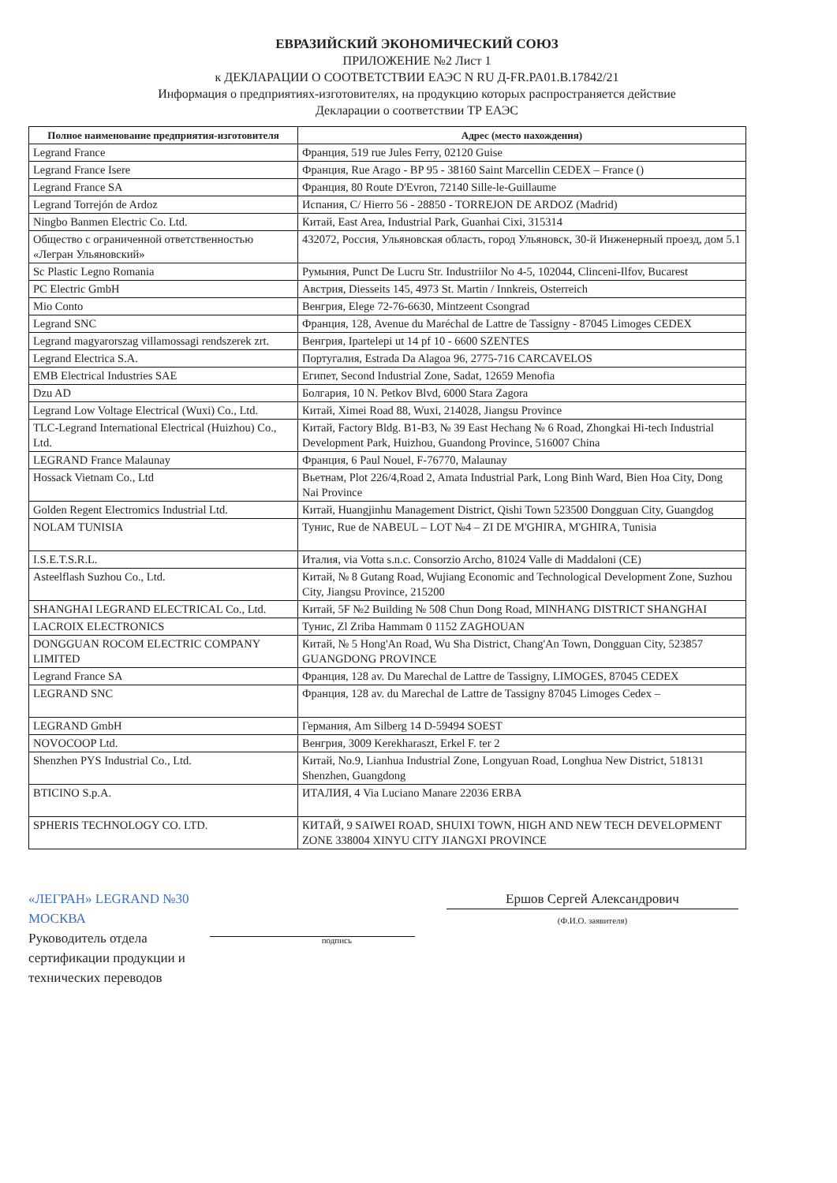ЕВРАЗИЙСКИЙ ЭКОНОМИЧЕСКИЙ СОЮЗ
ПРИЛОЖЕНИЕ №2 Лист 1
к ДЕКЛАРАЦИИ О СООТВЕТСТВИИ ЕАЭС N RU Д-FR.PA01.B.17842/21
Информация о предприятиях-изготовителях, на продукцию которых распространяется действие
Декларации о соответствии ТР ЕАЭС
| Полное наименование предприятия-изготовителя | Адрес (место нахождения) |
| --- | --- |
| Legrand France | Франция, 519 rue Jules Ferry, 02120 Guise |
| Legrand France Isere | Франция, Rue Arago - BP 95 - 38160 Saint Marcellin CEDEX – France () |
| Legrand France SA | Франция, 80 Route D'Evron, 72140 Sille-le-Guillaume |
| Legrand Torrejón de Ardoz | Испания, C/ Hierro 56 - 28850 - TORREJON DE ARDOZ (Madrid) |
| Ningbo Banmen Electric Co. Ltd. | Китай, East Area, Industrial Park, Guanhai Cixi, 315314 |
| Общество с ограниченной ответственностью «Легран Ульяновский» | 432072, Россия, Ульяновская область, город Ульяновск, 30-й Инженерный проезд, дом 5.1 |
| Sc Plastic Legno Romania | Румыния, Punct De Lucru Str. Industriilor No 4-5, 102044, Clinceni-Ilfov, Bucarest |
| PC Electric GmbH | Австрия, Diesseits 145, 4973 St. Martin / Innkreis, Osterreich |
| Mio Conto | Венгрия, Elege 72-76-6630, Mintzeent Csongrad |
| Legrand SNC | Франция, 128, Avenue du Maréchal de Lattre de Tassigny - 87045 Limoges CEDEX |
| Legrand magyarorszag villamossagi rendszerek zrt. | Венгрия, Ipartelepi ut 14 pf 10 - 6600 SZENTES |
| Legrand Electrica S.A. | Португалия, Estrada Da Alagoa 96, 2775-716 CARCAVELOS |
| EMB Electrical Industries SAE | Египет, Second Industrial Zone, Sadat, 12659 Menofia |
| Dzu AD | Болгария, 10 N. Petkov Blvd, 6000 Stara Zagora |
| Legrand Low Voltage Electrical (Wuxi) Co., Ltd. | Китай, Ximei Road 88, Wuxi, 214028, Jiangsu Province |
| TLC-Legrand International Electrical (Huizhou) Co., Ltd. | Китай, Factory Bldg. B1-B3, № 39 East Hechang № 6 Road, Zhongkai Hi-tech Industrial Development Park, Huizhou, Guandong Province, 516007 China |
| LEGRAND France Malaunay | Франция, 6 Paul Nouel, F-76770, Malaunay |
| Hossack Vietnam Co., Ltd | Вьетнам, Plot 226/4,Road 2, Amata Industrial Park, Long Binh Ward, Bien Hoa City, Dong Nai Province |
| Golden Regent Electromics Industrial Ltd. | Китай, Huangjinhu Management District, Qishi Town 523500 Dongguan City, Guangdog |
| NOLAM TUNISIA | Тунис, Rue de NABEUL – LOT №4 – ZI DE M'GHIRA, M'GHIRA, Tunisia |
| I.S.E.T.S.R.L. | Италия, via Votta s.n.c. Consorzio Archo, 81024 Valle di Maddaloni (CE) |
| Asteelflash Suzhou Co., Ltd. | Китай, № 8 Gutang Road, Wujiang Economic and Technological Development Zone, Suzhou City, Jiangsu Province, 215200 |
| SHANGHAI LEGRAND ELECTRICAL Co., Ltd. | Китай, 5F №2 Building № 508 Chun Dong Road, MINHANG DISTRICT SHANGHAI |
| LACROIX ELECTRONICS | Тунис, Zl Zriba Hammam 0 1152 ZAGHOUAN |
| DONGGUAN ROCOM ELECTRIC COMPANY LIMITED | Китай, № 5 Hong'An Road, Wu Sha District, Chang'An Town, Dongguan City, 523857 GUANGDONG PROVINCE |
| Legrand France SA | Франция, 128 av. Du Marechal de Lattre de Tassigny, LIMOGES, 87045 CEDEX |
| LEGRAND SNC | Франция, 128 av. du Marechal de Lattre de Tassigny 87045 Limoges Cedex – |
| LEGRAND GmbH | Германия, Am Silberg 14 D-59494 SOEST |
| NOVOCOOP Ltd. | Венгрия, 3009 Kerekharaszt, Erkel F. ter 2 |
| Shenzhen PYS Industrial Co., Ltd. | Китай, No.9, Lianhua Industrial Zone, Longyuan Road, Longhua New District, 518131 Shenzhen, Guangdong |
| BTICINO S.p.A. | ИТАЛИЯ, 4 Via Luciano Manare 22036 ERBA |
| SPHERIS TECHNOLOGY CO. LTD. | КИТАЙ, 9 SAIWEI ROAD, SHUIXI TOWN, HIGH AND NEW TECH DEVELOPMENT ZONE 338004 XINYU CITY JIANGXI PROVINCE |
«ЛЕГРАН» LEGRAND №30 МОСКВА
Руководитель отдела сертификации продукции и технических переводов
подпись
Ершов Сергей Александрович
(Ф.И.О. заявителя)